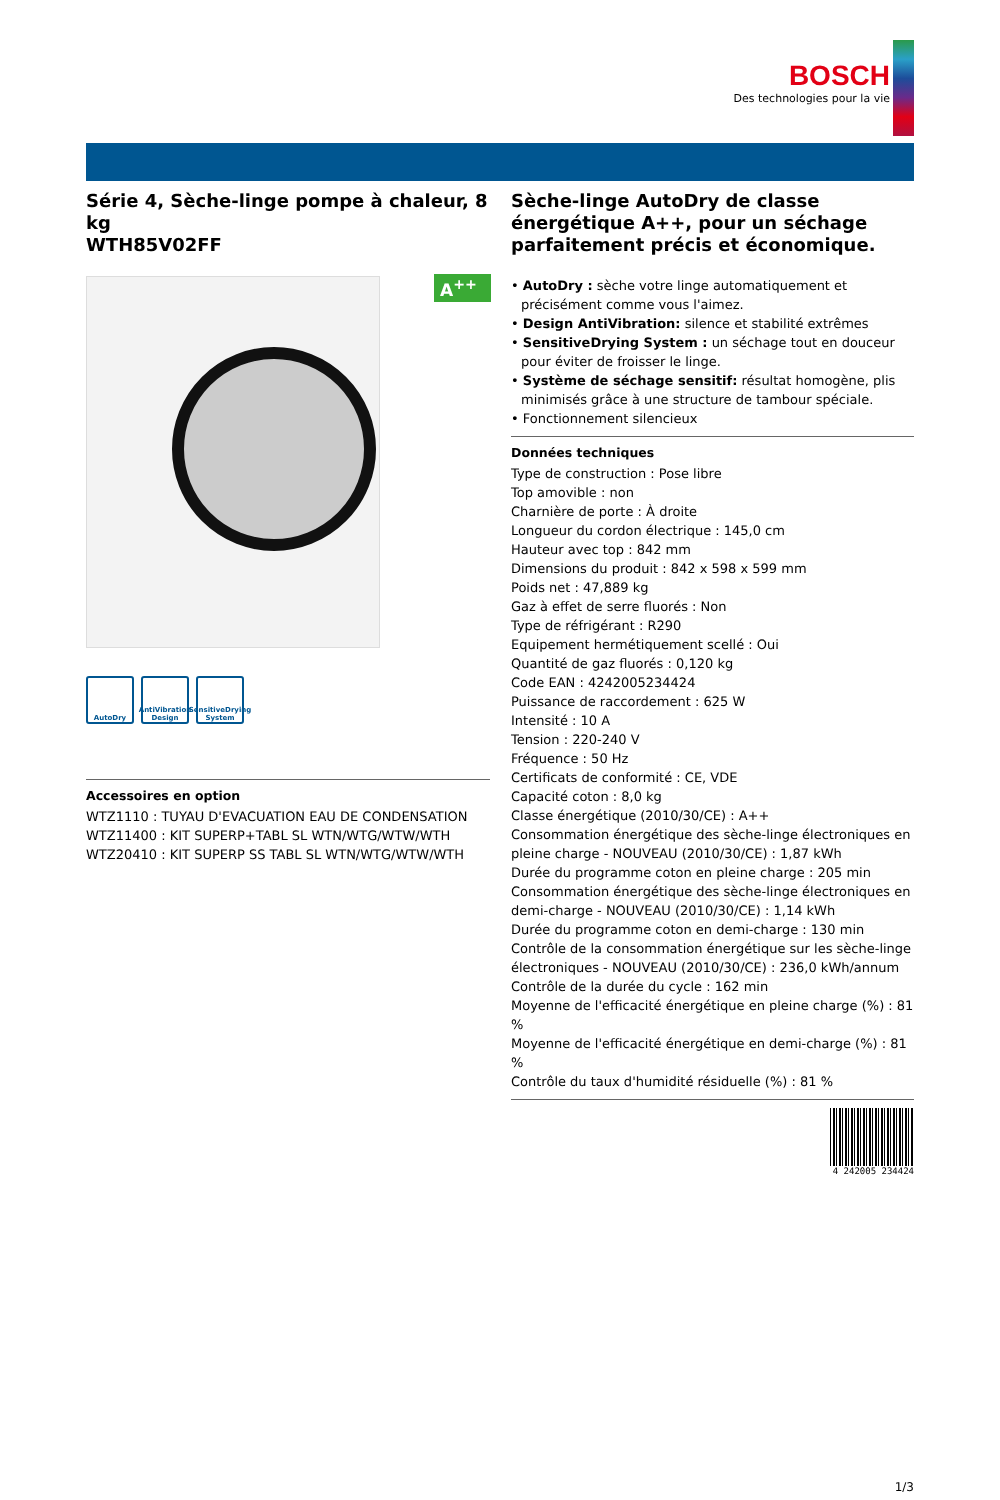BOSCH
Des technologies pour la vie
A<sup>++</sup>
Série 4, Sèche-linge pompe à chaleur, 8 kg
WTH85V02FF
AutoDry AntiVibration Design
SensitiveDrying System
Accessoires en option
WTZ1110 : TUYAU D'EVACUATION EAU DE CONDENSATION
WTZ11400 : KIT SUPERP+TABL SL WTN/WTG/WTW/WTH
WTZ20410 : KIT SUPERP SS TABL SL WTN/WTG/WTW/WTH
Sèche-linge AutoDry de classe énergétique A++, pour un séchage parfaitement précis et économique.
• AutoDry : sèche votre linge automatiquement et précisément comme vous l'aimez.
• Design AntiVibration: silence et stabilité extrêmes
• SensitiveDrying System : un séchage tout en douceur pour éviter de froisser le linge.
• Système de séchage sensitif: résultat homogène, plis minimisés grâce à une structure de tambour spéciale.
• Fonctionnement silencieux
Données techniques
Type de construction : Pose libre
Top amovible : non
Charnière de porte : À droite
Longueur du cordon électrique : 145,0 cm
Hauteur avec top : 842 mm
Dimensions du produit : 842 x 598 x 599 mm
Poids net : 47,889 kg
Gaz à effet de serre fluorés : Non
Type de réfrigérant : R290
Equipement hermétiquement scellé : Oui
Quantité de gaz fluorés : 0,120 kg
Code EAN : 4242005234424
Puissance de raccordement : 625 W
Intensité : 10 A
Tension : 220-240 V
Fréquence : 50 Hz
Certificats de conformité : CE, VDE
Capacité coton : 8,0 kg
Classe énergétique (2010/30/CE) : A++
Consommation énergétique des sèche-linge électroniques en pleine charge - NOUVEAU (2010/30/CE) : 1,87 kWh
Durée du programme coton en pleine charge : 205 min
Consommation énergétique des sèche-linge électroniques en demi-charge - NOUVEAU (2010/30/CE) : 1,14 kWh
Durée du programme coton en demi-charge : 130 min
Contrôle de la consommation énergétique sur les sèche-linge électroniques - NOUVEAU (2010/30/CE) : 236,0 kWh/annum
Contrôle de la durée du cycle : 162 min
Moyenne de l'efficacité énergétique en pleine charge (%) : 81 %
Moyenne de l'efficacité énergétique en demi-charge (%) : 81 %
Contrôle du taux d'humidité résiduelle (%) : 81 %
4 242005 234424
1/3